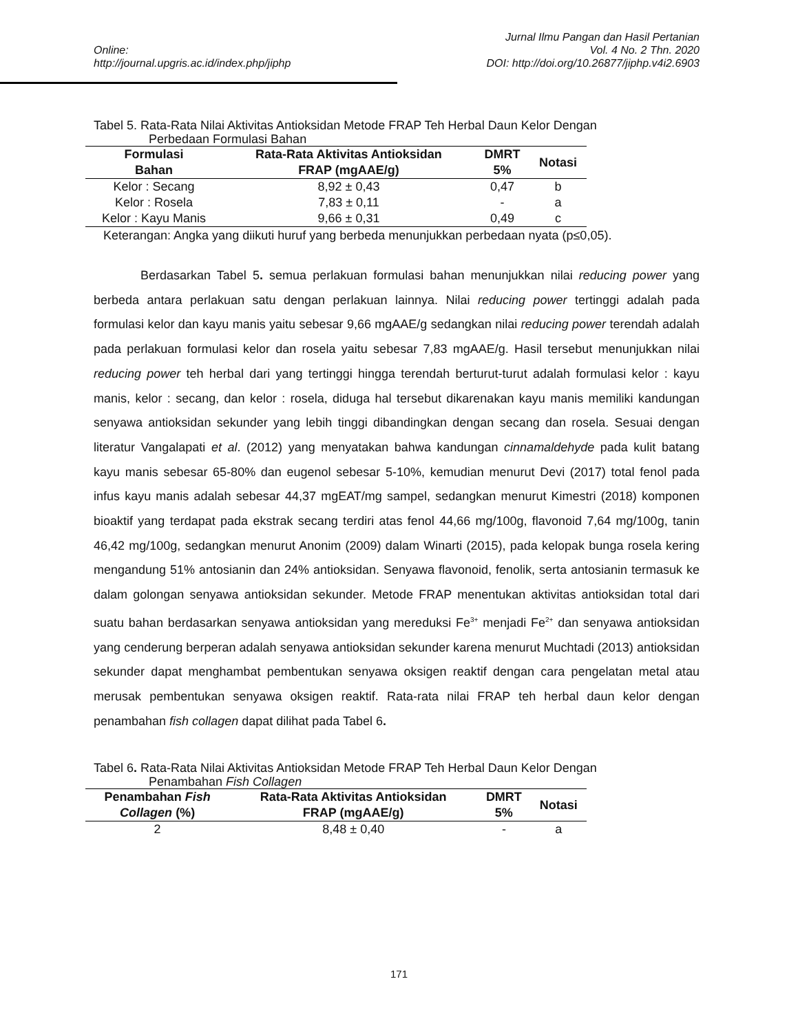Online:
http://journal.upgris.ac.id/index.php/jiphp
Jurnal Ilmu Pangan dan Hasil Pertanian
Vol. 4 No. 2 Thn. 2020
DOI: http://doi.org/10.26877/jiphp.v4i2.6903
Tabel 5. Rata-Rata Nilai Aktivitas Antioksidan Metode FRAP Teh Herbal Daun Kelor Dengan
Perbedaan Formulasi Bahan
| Formulasi Bahan | Rata-Rata Aktivitas Antioksidan FRAP (mgAAE/g) | DMRT 5% | Notasi |
| --- | --- | --- | --- |
| Kelor : Secang | 8,92 ± 0,43 | 0,47 | b |
| Kelor : Rosela | 7,83 ± 0,11 | - | a |
| Kelor : Kayu Manis | 9,66 ± 0,31 | 0,49 | c |
Keterangan: Angka yang diikuti huruf yang berbeda menunjukkan perbedaan nyata (p≤0,05).
Berdasarkan Tabel 5. semua perlakuan formulasi bahan menunjukkan nilai reducing power yang berbeda antara perlakuan satu dengan perlakuan lainnya. Nilai reducing power tertinggi adalah pada formulasi kelor dan kayu manis yaitu sebesar 9,66 mgAAE/g sedangkan nilai reducing power terendah adalah pada perlakuan formulasi kelor dan rosela yaitu sebesar 7,83 mgAAE/g. Hasil tersebut menunjukkan nilai reducing power teh herbal dari yang tertinggi hingga terendah berturut-turut adalah formulasi kelor : kayu manis, kelor : secang, dan kelor : rosela, diduga hal tersebut dikarenakan kayu manis memiliki kandungan senyawa antioksidan sekunder yang lebih tinggi dibandingkan dengan secang dan rosela. Sesuai dengan literatur Vangalapati et al. (2012) yang menyatakan bahwa kandungan cinnamaldehyde pada kulit batang kayu manis sebesar 65-80% dan eugenol sebesar 5-10%, kemudian menurut Devi (2017) total fenol pada infus kayu manis adalah sebesar 44,37 mgEAT/mg sampel, sedangkan menurut Kimestri (2018) komponen bioaktif yang terdapat pada ekstrak secang terdiri atas fenol 44,66 mg/100g, flavonoid 7,64 mg/100g, tanin 46,42 mg/100g, sedangkan menurut Anonim (2009) dalam Winarti (2015), pada kelopak bunga rosela kering mengandung 51% antosianin dan 24% antioksidan. Senyawa flavonoid, fenolik, serta antosianin termasuk ke dalam golongan senyawa antioksidan sekunder. Metode FRAP menentukan aktivitas antioksidan total dari suatu bahan berdasarkan senyawa antioksidan yang mereduksi Fe<sup>3+</sup> menjadi Fe<sup>2+</sup> dan senyawa antioksidan yang cenderung berperan adalah senyawa antioksidan sekunder karena menurut Muchtadi (2013) antioksidan sekunder dapat menghambat pembentukan senyawa oksigen reaktif dengan cara pengelatan metal atau merusak pembentukan senyawa oksigen reaktif. Rata-rata nilai FRAP teh herbal daun kelor dengan penambahan fish collagen dapat dilihat pada Tabel 6.
Tabel 6. Rata-Rata Nilai Aktivitas Antioksidan Metode FRAP Teh Herbal Daun Kelor Dengan
Penambahan Fish Collagen
| Penambahan Fish Collagen (%) | Rata-Rata Aktivitas Antioksidan FRAP (mgAAE/g) | DMRT 5% | Notasi |
| --- | --- | --- | --- |
| 2 | 8,48 ± 0,40 | - | a |
171